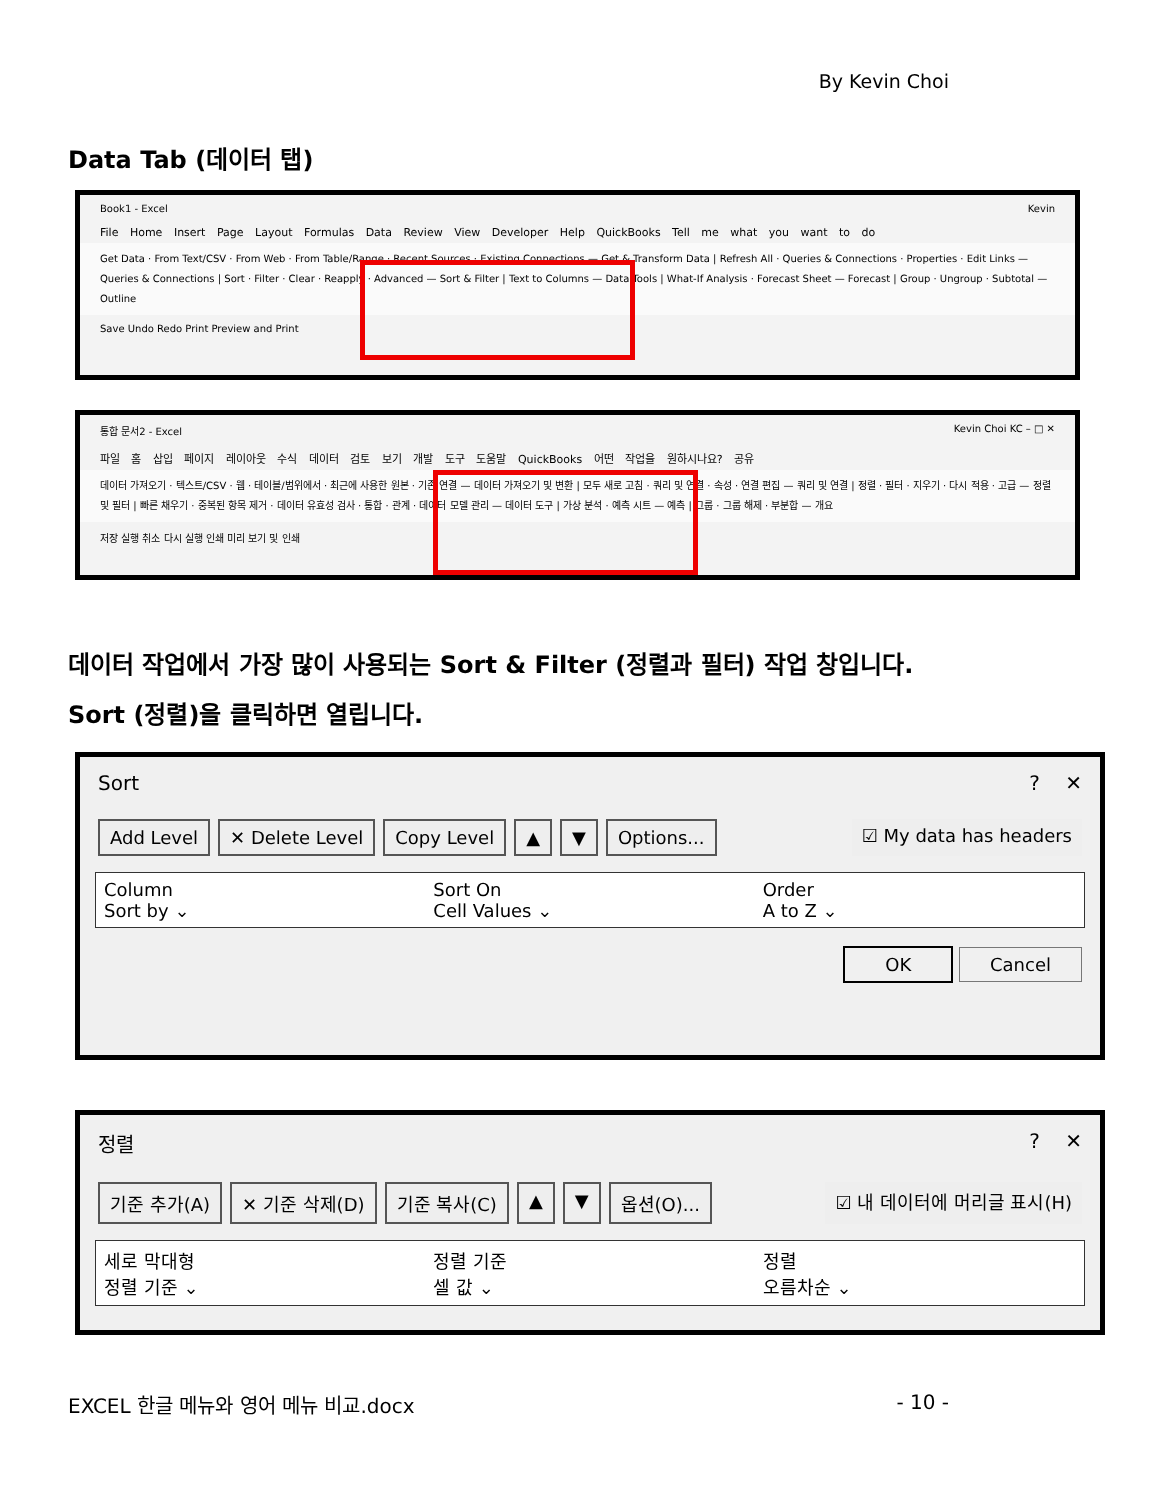By Kevin Choi
Data Tab (데이터 탭)
Book1 - Excel Kevin
File Home Insert Page Layout Formulas Data Review View Developer Help QuickBooks Tell me what you want to do
Get Data · From Text/CSV · From Web · From Table/Range · Recent Sources · Existing Connections — Get & Transform Data | Refresh All · Queries & Connections · Properties · Edit Links — Queries & Connections | Sort · Filter · Clear · Reapply · Advanced — Sort & Filter | Text to Columns — Data Tools | What-If Analysis · Forecast Sheet — Forecast | Group · Ungroup · Subtotal — Outline
Save Undo Redo Print Preview and Print
통합 문서2 - Excel Kevin Choi KC – □ ✕
파일 홈 삽입 페이지 레이아웃 수식 데이터 검토 보기 개발 도구 도움말 QuickBooks 어떤 작업을 원하시나요? 공유
데이터 가져오기 · 텍스트/CSV · 웹 · 테이블/범위에서 · 최근에 사용한 원본 · 기존 연결 — 데이터 가져오기 및 변환 | 모두 새로 고침 · 쿼리 및 연결 · 속성 · 연결 편집 — 쿼리 및 연결 | 정렬 · 필터 · 지우기 · 다시 적용 · 고급 — 정렬 및 필터 | 빠른 채우기 · 중복된 항목 제거 · 데이터 유효성 검사 · 통합 · 관계 · 데이터 모델 관리 — 데이터 도구 | 가상 분석 · 예측 시트 — 예측 | 그룹 · 그룹 해제 · 부분합 — 개요
저장 실행 취소 다시 실행 인쇄 미리 보기 및 인쇄
데이터 작업에서 가장 많이 사용되는 Sort & Filter (정렬과 필터) 작업 창입니다.
Sort (정렬)을 클릭하면 열립니다.
Sort? ✕
Add Level ✕ Delete Level Copy Level ▲ ▼ Options... ☑ My data has headers
Column
Sort by ⌄
Sort On
Cell Values ⌄
Order
A to Z ⌄
OK Cancel
정렬? ✕
기준 추가(A) ✕ 기준 삭제(D) 기준 복사(C) ▲ ▼ 옵션(O)... ☑ 내 데이터에 머리글 표시(H)
세로 막대형
정렬 기준 ⌄
정렬 기준
셀 값 ⌄
정렬
오름차순 ⌄
EXCEL 한글 메뉴와 영어 메뉴 비교.docx - 10 -